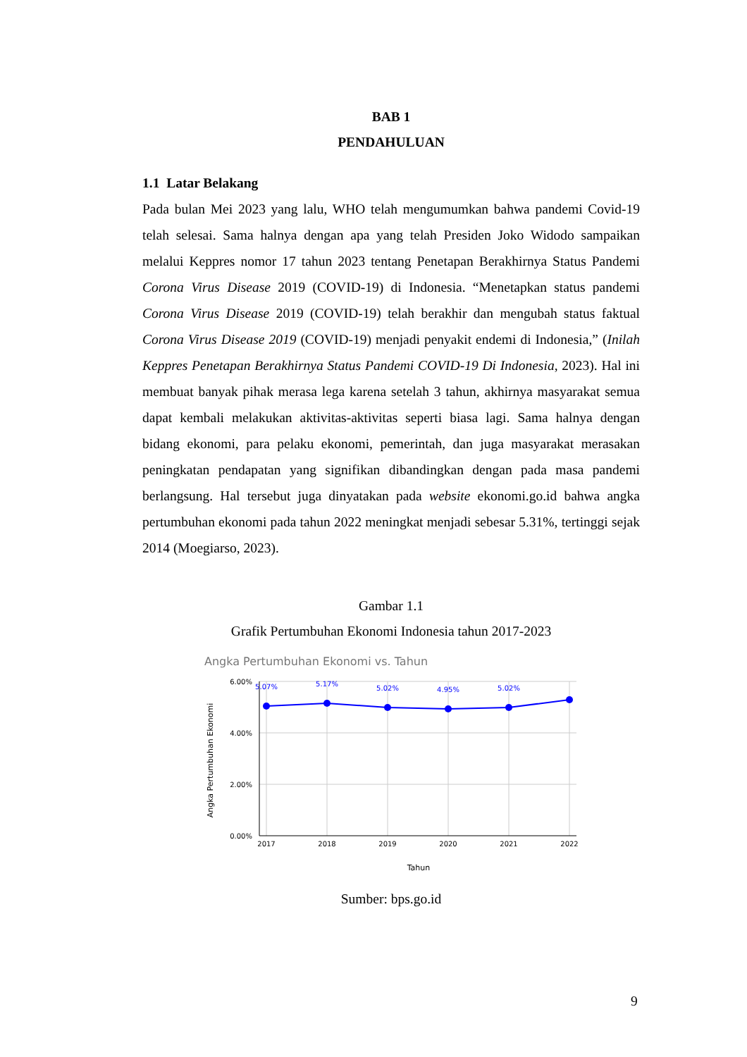BAB 1
PENDAHULUAN
1.1 Latar Belakang
Pada bulan Mei 2023 yang lalu, WHO telah mengumumkan bahwa pandemi Covid-19 telah selesai. Sama halnya dengan apa yang telah Presiden Joko Widodo sampaikan melalui Keppres nomor 17 tahun 2023 tentang Penetapan Berakhirnya Status Pandemi Corona Virus Disease 2019 (COVID-19) di Indonesia. “Menetapkan status pandemi Corona Virus Disease 2019 (COVID-19) telah berakhir dan mengubah status faktual Corona Virus Disease 2019 (COVID-19) menjadi penyakit endemi di Indonesia,” (Inilah Keppres Penetapan Berakhirnya Status Pandemi COVID-19 Di Indonesia, 2023). Hal ini membuat banyak pihak merasa lega karena setelah 3 tahun, akhirnya masyarakat semua dapat kembali melakukan aktivitas-aktivitas seperti biasa lagi. Sama halnya dengan bidang ekonomi, para pelaku ekonomi, pemerintah, dan juga masyarakat merasakan peningkatan pendapatan yang signifikan dibandingkan dengan pada masa pandemi berlangsung. Hal tersebut juga dinyatakan pada website ekonomi.go.id bahwa angka pertumbuhan ekonomi pada tahun 2022 meningkat menjadi sebesar 5.31%, tertinggi sejak 2014 (Moegiarso, 2023).
Gambar 1.1
Grafik Pertumbuhan Ekonomi Indonesia tahun 2017-2023
Angka Pertumbuhan Ekonomi vs. Tahun
6.00%
4.00%
2.00%
0.00%
2017
2018
2019
2020
2021
2022
Tahun
Angka Pertumbuhan Ekonomi
5.07%
5.17%
5.02%
4.95%
5.02%
Sumber: bps.go.id
9